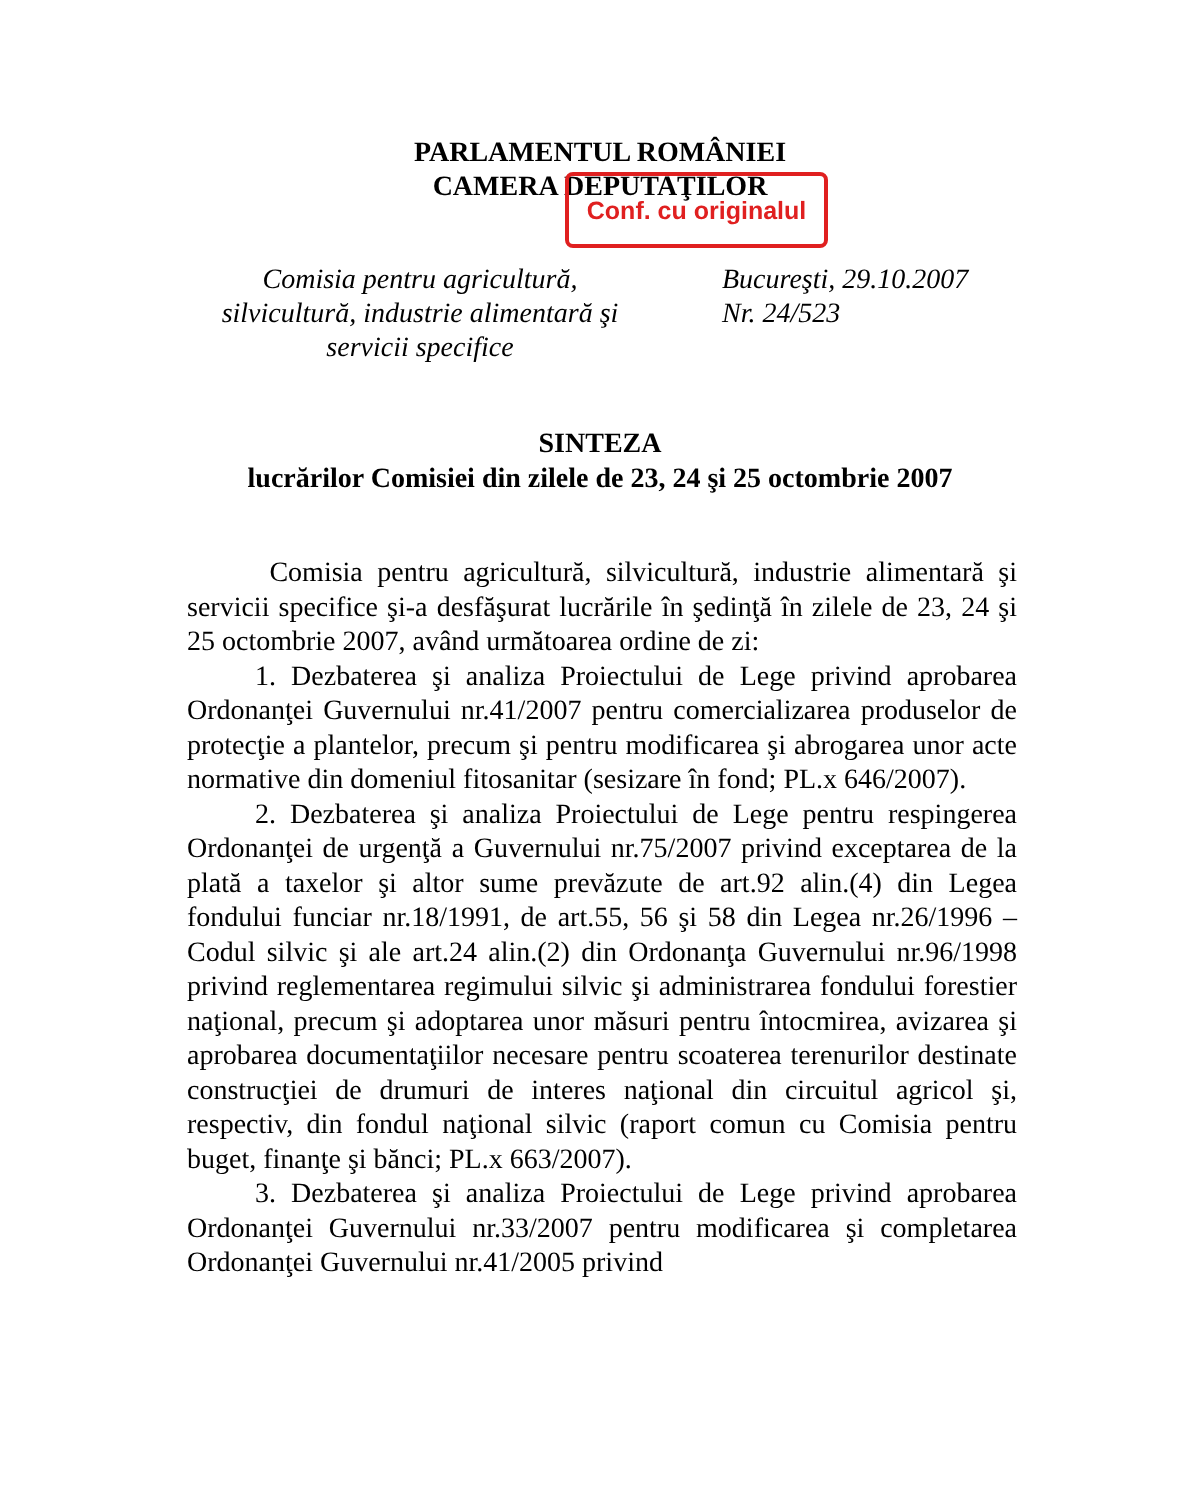PARLAMENTUL ROMÂNIEI
CAMERA DEPUTAŢILOR
Conf. cu originalul
Comisia pentru agricultură,
silvicultură, industrie alimentară şi
servicii specifice
Bucureşti, 29.10.2007
Nr. 24/523
SINTEZA
lucrărilor Comisiei din zilele de 23, 24 şi 25 octombrie 2007
Comisia pentru agricultură, silvicultură, industrie alimentară şi servicii specifice şi-a desfăşurat lucrările în şedinţă în zilele de 23, 24 şi 25 octombrie 2007, având următoarea ordine de zi:
1. Dezbaterea şi analiza Proiectului de Lege privind aprobarea Ordonanţei Guvernului nr.41/2007 pentru comercializarea produselor de protecţie a plantelor, precum şi pentru modificarea şi abrogarea unor acte normative din domeniul fitosanitar (sesizare în fond; PL.x 646/2007).
2. Dezbaterea şi analiza Proiectului de Lege pentru respingerea Ordonanţei de urgenţă a Guvernului nr.75/2007 privind exceptarea de la plată a taxelor şi altor sume prevăzute de art.92 alin.(4) din Legea fondului funciar nr.18/1991, de art.55, 56 şi 58 din Legea nr.26/1996 – Codul silvic şi ale art.24 alin.(2) din Ordonanţa Guvernului nr.96/1998 privind reglementarea regimului silvic şi administrarea fondului forestier naţional, precum şi adoptarea unor măsuri pentru întocmirea, avizarea şi aprobarea documentaţiilor necesare pentru scoaterea terenurilor destinate construcţiei de drumuri de interes naţional din circuitul agricol şi, respectiv, din fondul naţional silvic (raport comun cu Comisia pentru buget, finanţe şi bănci; PL.x 663/2007).
3. Dezbaterea şi analiza Proiectului de Lege privind aprobarea Ordonanţei Guvernului nr.33/2007 pentru modificarea şi completarea Ordonanţei Guvernului nr.41/2005 privind